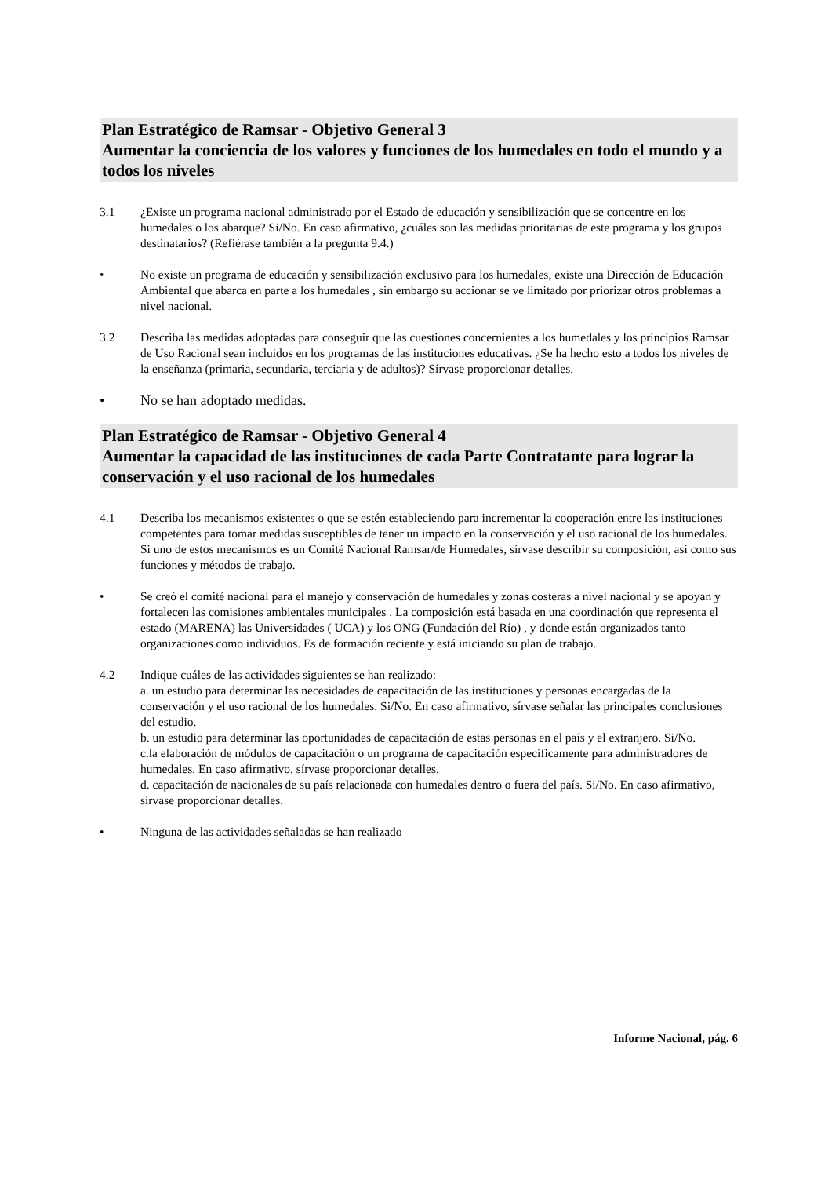Plan Estratégico de Ramsar - Objetivo General 3
Aumentar la conciencia de los valores y funciones de los humedales en todo el mundo y a todos los niveles
3.1 ¿Existe un programa nacional administrado por el Estado de educación y sensibilización que se concentre en los humedales o los abarque? Si/No. En caso afirmativo, ¿cuáles son las medidas prioritarias de este programa y los grupos destinatarios? (Refiérase también a la pregunta 9.4.)
• No existe un programa de educación y sensibilización exclusivo para los humedales, existe una Dirección de Educación Ambiental que abarca en parte a los humedales , sin embargo su accionar se ve limitado por priorizar otros problemas a nivel nacional.
3.2 Describa las medidas adoptadas para conseguir que las cuestiones concernientes a los humedales y los principios Ramsar de Uso Racional sean incluidos en los programas de las instituciones educativas. ¿Se ha hecho esto a todos los niveles de la enseñanza (primaria, secundaria, terciaria y de adultos)? Sírvase proporcionar detalles.
• No se han adoptado medidas.
Plan Estratégico de Ramsar - Objetivo General 4
Aumentar la capacidad de las instituciones de cada Parte Contratante para lograr la conservación y el uso racional de los humedales
4.1 Describa los mecanismos existentes o que se estén estableciendo para incrementar la cooperación entre las instituciones competentes para tomar medidas susceptibles de tener un impacto en la conservación y el uso racional de los humedales. Si uno de estos mecanismos es un Comité Nacional Ramsar/de Humedales, sírvase describir su composición, así como sus funciones y métodos de trabajo.
• Se creó el comité nacional para el manejo y conservación de humedales y zonas costeras a nivel nacional y se apoyan y fortalecen las comisiones ambientales municipales . La composición está basada en una coordinación que representa el estado (MARENA) las Universidades ( UCA) y los ONG (Fundación del Río) , y donde están organizados tanto organizaciones como individuos. Es de formación reciente y está iniciando su plan de trabajo.
4.2 Indique cuáles de las actividades siguientes se han realizado:
a. un estudio para determinar las necesidades de capacitación de las instituciones y personas encargadas de la conservación y el uso racional de los humedales. Si/No. En caso afirmativo, sírvase señalar las principales conclusiones del estudio.
b. un estudio para determinar las oportunidades de capacitación de estas personas en el país y el extranjero. Si/No.
c.la elaboración de módulos de capacitación o un programa de capacitación específicamente para administradores de humedales. En caso afirmativo, sírvase proporcionar detalles.
d. capacitación de nacionales de su país relacionada con humedales dentro o fuera del país. Si/No. En caso afirmativo, sírvase proporcionar detalles.
• Ninguna de las actividades señaladas se han realizado
Informe Nacional, pág. 6